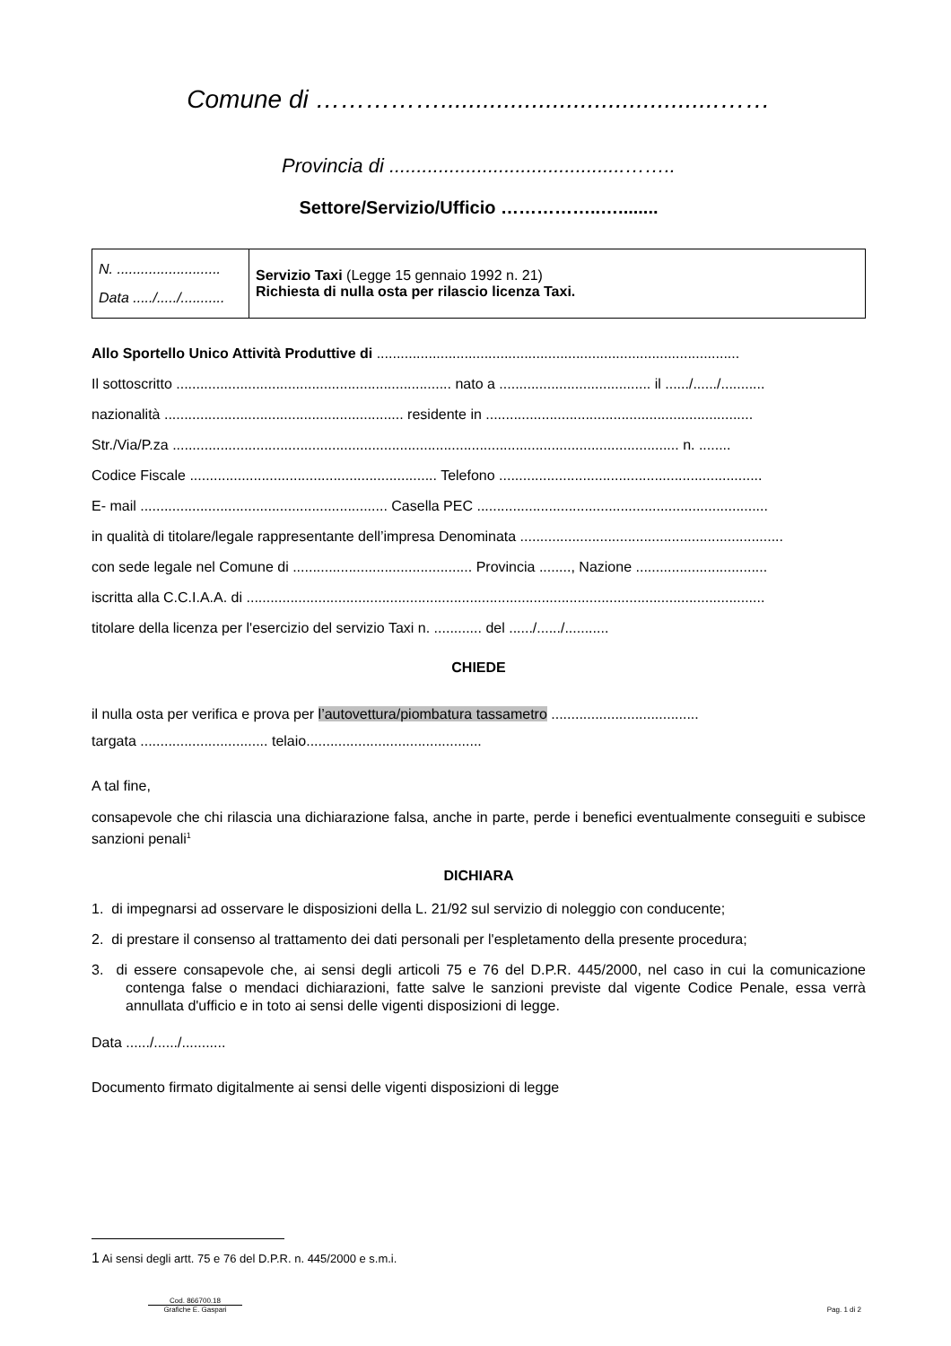Comune di ……………........................................……
Provincia di ...........................................……..
Settore/Servizio/Ufficio ……………..…........
| N. .......................... Data ...../...../........... | Servizio Taxi (Legge 15 gennaio 1992 n. 21) Richiesta di nulla osta per rilascio licenza Taxi. |
Allo Sportello Unico Attività Produttive di ...........................................................................................
Il sottoscritto ..................................................................... nato a ...................................... il ....../....../...........
nazionalità ............................................................ residente in ...................................................................
Str./Via/P.za ............................................................................................................................... n. ........
Codice Fiscale .............................................................. Telefono ..................................................................
E- mail .............................................................. Casella PEC .........................................................................
in qualità di titolare/legale rappresentante dell’impresa Denominata ..................................................................
con sede legale nel Comune di ............................................. Provincia ........, Nazione .................................
iscritta alla C.C.I.A.A. di ..................................................................................................................................
titolare della licenza per l'esercizio del servizio Taxi n. ............ del ....../....../...........
CHIEDE
il nulla osta per verifica e prova per l’autovettura/piombatura tassametro .....................................
targata ................................ telaio............................................
A tal fine,
consapevole che chi rilascia una dichiarazione falsa, anche in parte, perde i benefici eventualmente conseguiti e subisce sanzioni penali<sup>1</sup>
DICHIARA
1. di impegnarsi ad osservare le disposizioni della L. 21/92 sul servizio di noleggio con conducente;
2. di prestare il consenso al trattamento dei dati personali per l'espletamento della presente procedura;
3. di essere consapevole che, ai sensi degli articoli 75 e 76 del D.P.R. 445/2000, nel caso in cui la comunicazione contenga false o mendaci dichiarazioni, fatte salve le sanzioni previste dal vigente Codice Penale, essa verrà annullata d'ufficio e in toto ai sensi delle vigenti disposizioni di legge.
Data ....../....../...........
Documento firmato digitalmente ai sensi delle vigenti disposizioni di legge
1 Ai sensi degli artt. 75 e 76 del D.P.R. n. 445/2000 e s.m.i.
Cod. 866700.18
Grafiche E. Gaspari
Pag. 1 di 2